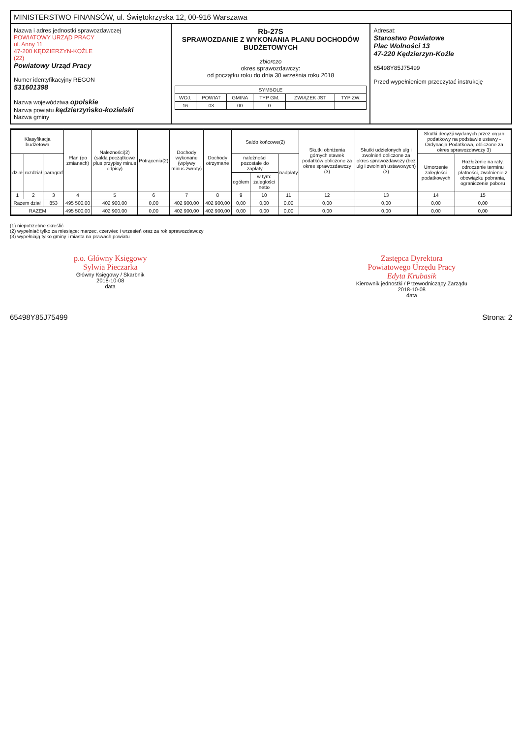MINISTERSTWO FINANSÓW, ul. Świętokrzyska 12, 00-916 Warszawa
Nazwa i adres jednostki sprawozdawczej
POWIATOWY URZĄD PRACY
ul. Anny 11
47-200 KĘDZIERZYN-KOŹLE
(22)
Powiatowy Urząd Pracy
Numer identyfikacyjny REGON
531601398
Nazwa województwa opolskie
Nazwa powiatu kędzierzyńsko-kozielski
Nazwa gminy
Rb-27S
SPRAWOZDANIE Z WYKONANIA PLANU DOCHODÓW BUDŻETOWYCH
zbiorczo
okres sprawozdawczy:
od początku roku do dnia 30 września roku 2018
| SYMBOLE | | | | | |
| --- | --- | --- | --- | --- | --- |
| WOJ. | POWIAT | GMINA | TYP GM. | ZWIĄZEK JST | TYP ZW. |
| 16 | 03 | 00 | 0 | | |
Adresat:
Starostwo Powiatowe
Plac Wolności 13
47-220 Kędzierzyn-Koźle
65498Y85J75499
Przed wypełnieniem przeczytać instrukcję
| Klasyfikacja budżetowa | | | Plan (po zmianach) | Należności(2) (salda początkowe plus przypisy minus odpisy) | Potrącenia(2) | Dochody wykonane (wpływy minus zwroty) | Dochody otrzymane | Saldo końcowe(2) | | | Skutki obniżenia górnych stawek podatków obliczone za okres sprawozdawczy (3) | Skutki udzielonych ulg i zwolnień obliczone za okres sprawozdawczy (bez ulg i zwolnień ustawowych)(3) | Skutki decyzji wydanych przez organ podatkowy na podstawie ustawy - Ordynacja Podatkowa, obliczone za okres sprawozdawczy 3) | |
| --- | --- | --- | --- | --- | --- | --- | --- | --- | --- | --- | --- | --- | --- | --- |
| dział | rozdział | paragraf | | | | | | należności pozostałe do zapłaty | | nadpłaty | | | Umorzenie zaległości podatkowych | Rozłożenie na raty, odroczenie terminu płatności, zwolnienie z obowiązku pobrania, ograniczenie poboru |
| | | | | | | | | ogółem | w tym: zaległości netto | | | | | |
| 1 | 2 | 3 | 4 | 5 | 6 | 7 | 8 | 9 | 10 | 11 | 12 | 13 | 14 | 15 |
| Razem dział | | 853 | 495 500,00 | 402 900,00 | 0,00 | 402 900,00 | 402 900,00 | 0,00 | 0,00 | 0,00 | 0,00 | 0,00 | 0,00 | 0,00 |
| RAZEM | | | 495 500,00 | 402 900,00 | 0,00 | 402 900,00 | 402 900,00 | 0,00 | 0,00 | 0,00 | 0,00 | 0,00 | 0,00 | 0,00 |
(1) niepotrzebne skreślić
(2) wypełniać tylko za miesiące: marzec, czerwiec i wrzesień oraz za rok sprawozdawczy
(3) wypełniają tylko gminy i miasta na prawach powiatu
p.o. Główny Księgowy
Sylwia Pieczarka
Główny Księgowy / Skarbnik
2018-10-08
data
Zastępca Dyrektora
Powiatowego Urzędu Pracy
Edyta Krubasik
Kierownik jednostki / Przewodniczący Zarządu
2018-10-08
data
65498Y85J75499 Strona: 2